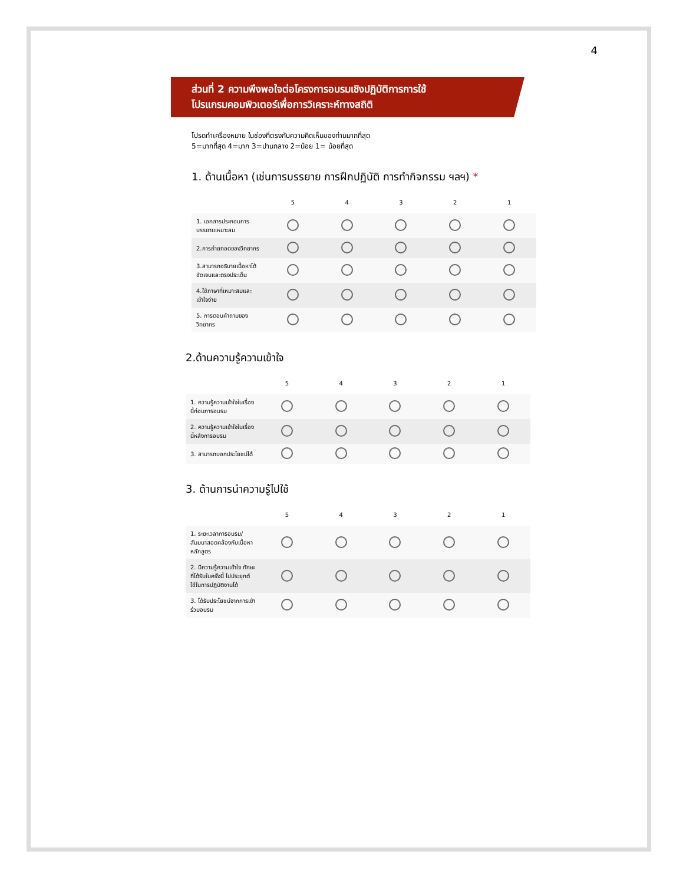4
ส่วนที่ 2 ความพึงพอใจต่อโครงการอบรมเชิงปฏิบัติการการใช้
โปรแกรมคอมพิวเตอร์เพื่อการวิเคราะห์ทางสถิติ
โปรดทำเครื่องหมาย ในช่องที่ตรงกับความคิดเห็นของท่านมากที่สุด
5=มากที่สุด 4=มาก 3=ปานกลาง 2=น้อย 1= น้อยที่สุด
1. ด้านเนื้อหา (เช่นการบรรยาย การฝึกปฏิบัติ การทำกิจกรรม ฯลฯ) *
| | 5 | 4 | 3 | 2 | 1 |
| --- | --- | --- | --- | --- | --- |
| 1. เอกสารประกอบการบรรยายเหมาะสม | | | | | |
| 2.การถ่ายทอดของวิทยากร | | | | | |
| 3.สามารถอธิบายเนื้อหาได้ชัดเจนและตรงประเด็น | | | | | |
| 4.ใช้ภาษาที่เหมาะสมและเข้าใจง่าย | | | | | |
| 5. การตอบคำถามของวิทยากร | | | | | |
2.ด้านความรู้ความเข้าใจ
| | 5 | 4 | 3 | 2 | 1 |
| --- | --- | --- | --- | --- | --- |
| 1. ความรู้ความเข้าใจในเรื่องนี้ก่อนการอบรม | | | | | |
| 2. ความรู้ความเข้าใจในเรื่องนี้หลังการอบรม | | | | | |
| 3. สามารถบอกประโยชน์ได้ | | | | | |
3. ด้านการนำความรู้ไปใช้
| | 5 | 4 | 3 | 2 | 1 |
| --- | --- | --- | --- | --- | --- |
| 1. ระยะเวลาการอบรม/สัมมนาสอดคล้องกับเนื้อหาหลักสูตร | | | | | |
| 2. มีความรู้ความเข้าใจ ทักษะที่ได้รับในครั้งนี้ ไปประยุกต์ใช้ในการปฏิบัติงานได้ | | | | | |
| 3. ได้รับประโยชน์จากการเข้าร่วมอบรม | | | | | |